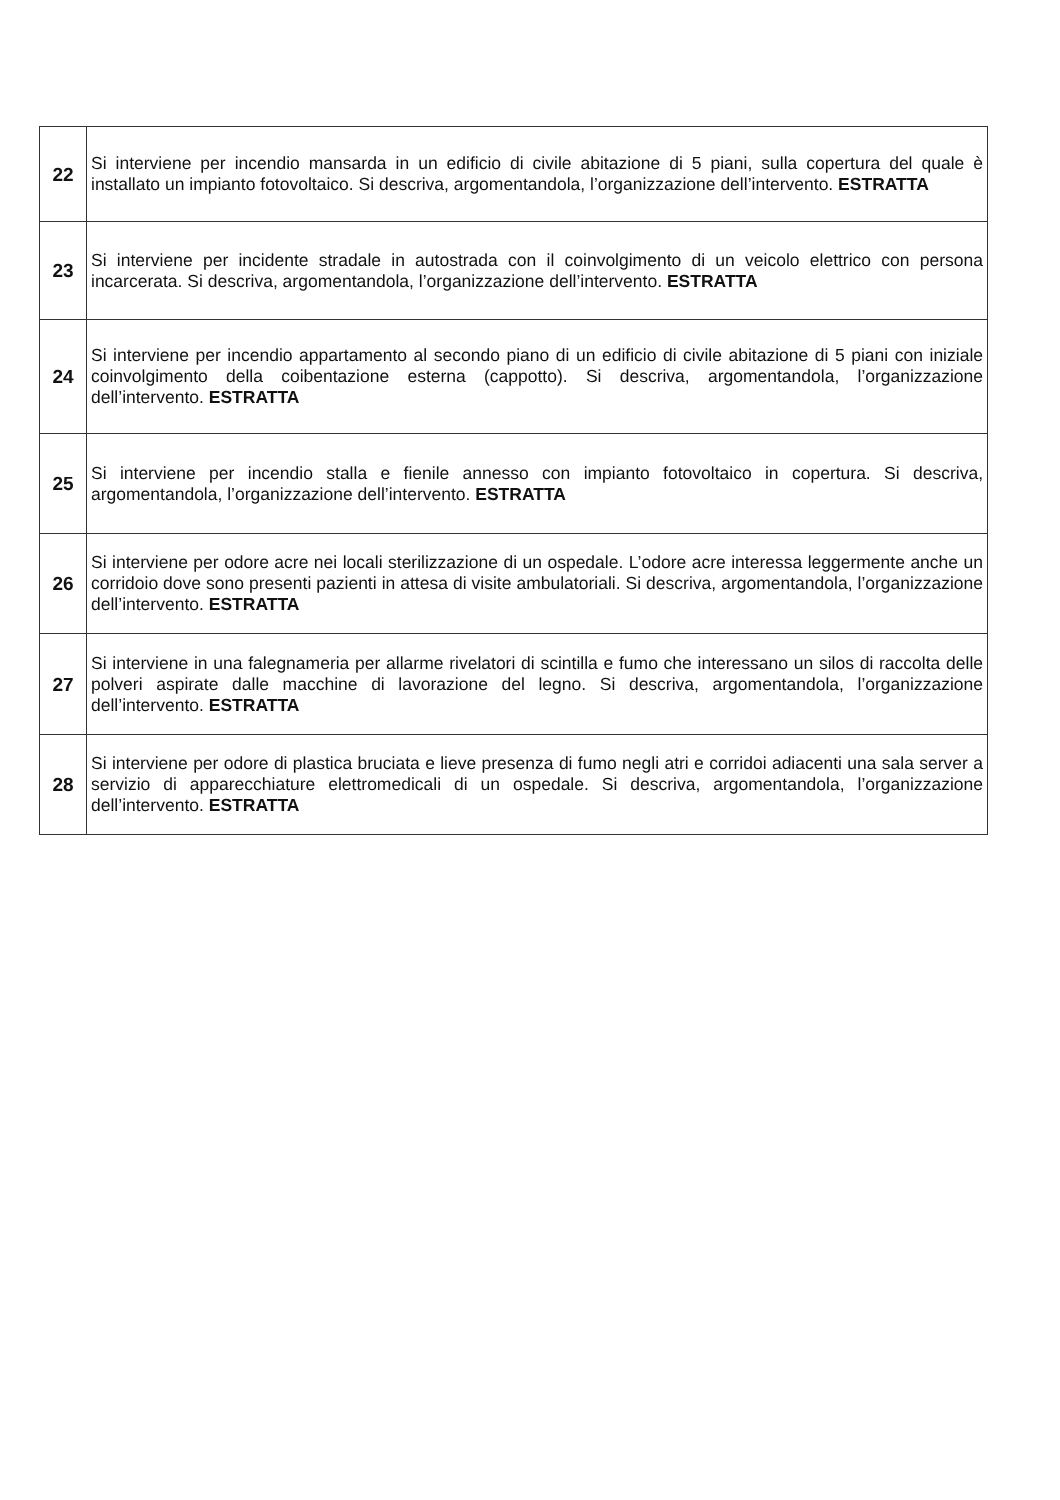| 22 | Si interviene per incendio mansarda in un edificio di civile abitazione di 5 piani, sulla copertura del quale è installato un impianto fotovoltaico. Si descriva, argomentandola, l’organizzazione dell’intervento. ESTRATTA |
| 23 | Si interviene per incidente stradale in autostrada con il coinvolgimento di un veicolo elettrico con persona incarcerata. Si descriva, argomentandola, l’organizzazione dell’intervento. ESTRATTA |
| 24 | Si interviene per incendio appartamento al secondo piano di un edificio di civile abitazione di 5 piani con iniziale coinvolgimento della coibentazione esterna (cappotto). Si descriva, argomentandola, l’organizzazione dell’intervento. ESTRATTA |
| 25 | Si interviene per incendio stalla e fienile annesso con impianto fotovoltaico in copertura. Si descriva, argomentandola, l’organizzazione dell’intervento. ESTRATTA |
| 26 | Si interviene per odore acre nei locali sterilizzazione di un ospedale. L’odore acre interessa leggermente anche un corridoio dove sono presenti pazienti in attesa di visite ambulatoriali. Si descriva, argomentandola, l’organizzazione dell’intervento. ESTRATTA |
| 27 | Si interviene in una falegnameria per allarme rivelatori di scintilla e fumo che interessano un silos di raccolta delle polveri aspirate dalle macchine di lavorazione del legno. Si descriva, argomentandola, l’organizzazione dell’intervento. ESTRATTA |
| 28 | Si interviene per odore di plastica bruciata e lieve presenza di fumo negli atri e corridoi adiacenti una sala server a servizio di apparecchiature elettromedicali di un ospedale. Si descriva, argomentandola, l’organizzazione dell’intervento. ESTRATTA |